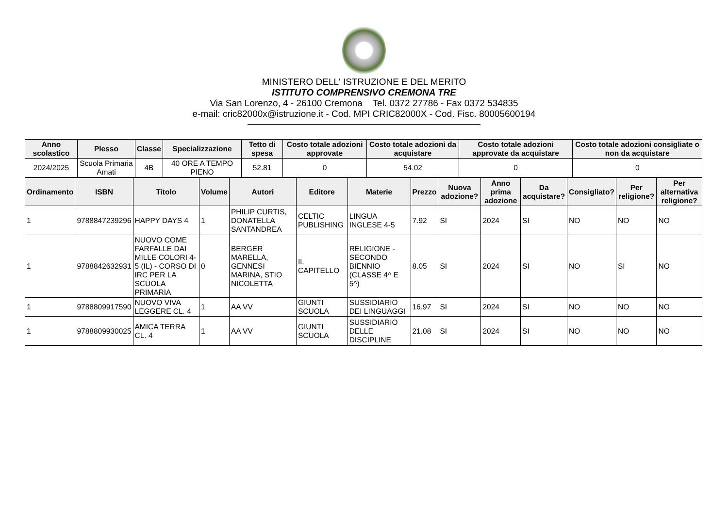MINISTERO DELL' ISTRUZIONE E DEL MERITO
ISTITUTO COMPRENSIVO CREMONA TRE
Via San Lorenzo, 4 - 26100 Cremona Tel. 0372 27786 - Fax 0372 534835
e-mail: cric82000x@istruzione.it - Cod. MPI CRIC82000X - Cod. Fisc. 80005600194
| Anno scolastico | Plesso | Classe | Specializzazione | Tetto di spesa | Costo totale adozioni approvate | Costo totale adozioni da acquistare | Costo totale adozioni approvate da acquistare | Costo totale adozioni consigliate o non da acquistare |
| --- | --- | --- | --- | --- | --- | --- | --- | --- |
| 2024/2025 | Scuola Primaria Amati | 4B | 40 ORE A TEMPO PIENO | 52.81 | 0 | 54.02 | 0 | 0 |
| Ordinamento | ISBN | Titolo | Volume | Autori | Editore | Materie | Prezzo | Nuova adozione? | Anno prima adozione | Da acquistare? | Consigliato? | Per religione? | Per alternativa religione? |
| --- | --- | --- | --- | --- | --- | --- | --- | --- | --- | --- | --- | --- | --- |
| 1 | 9788847239296 | HAPPY DAYS 4 | 1 | PHILIP CURTIS, DONATELLA SANTANDREA | CELTIC PUBLISHING | LINGUA INGLESE 4-5 | 7.92 | SI | 2024 | SI | NO | NO | NO |
| 1 | 9788842632931 | NUOVO COME FARFALLE DAI MILLE COLORI 4-5 (IL) - CORSO DI IRC PER LA SCUOLA PRIMARIA | 0 | BERGER MARELLA, GENNESI MARINA, STIO NICOLETTA | IL CAPITELLO | RELIGIONE - SECONDO BIENNIO (CLASSE 4^ E 5^) | 8.05 | SI | 2024 | SI | NO | SI | NO |
| 1 | 9788809917590 | NUOVO VIVA LEGGERE CL. 4 | 1 | AA VV | GIUNTI SCUOLA | SUSSIDIARIO DEI LINGUAGGI | 16.97 | SI | 2024 | SI | NO | NO | NO |
| 1 | 9788809930025 | AMICA TERRA CL. 4 | 1 | AA VV | GIUNTI SCUOLA | SUSSIDIARIO DELLE DISCIPLINE | 21.08 | SI | 2024 | SI | NO | NO | NO |